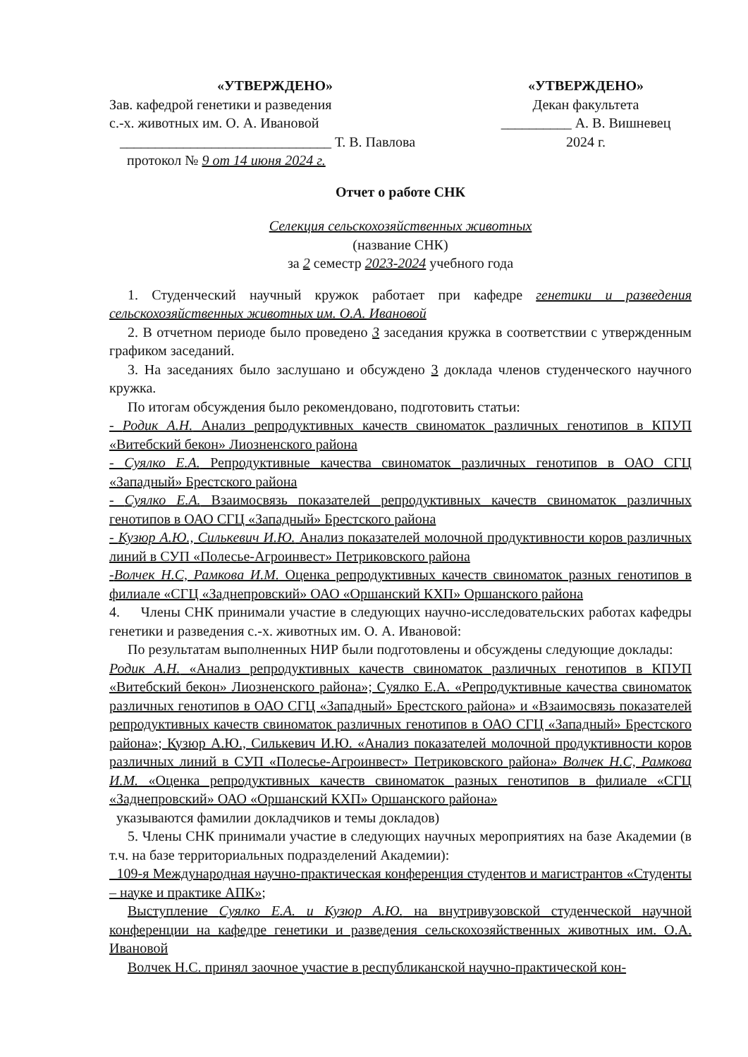«УТВЕРЖДЕНО»
Зав. кафедрой генетики и разведения
с.-х. животных им. О. А. Ивановой
______________________________ Т. В. Павлова
протокол № 9 от 14 июня 2024 г.
«УТВЕРЖДЕНО»
Декан факультета
__________ А. В. Вишневец
2024 г.
Отчет о работе СНК
Селекция сельскохозяйственных животных
(название СНК)
за 2 семестр 2023-2024 учебного года
1. Студенческий научный кружок работает при кафедре генетики и разведения сельскохозяйственных животных им. О.А. Ивановой
2. В отчетном периоде было проведено 3 заседания кружка в соответствии с утвержденным графиком заседаний.
3. На заседаниях было заслушано и обсуждено 3 доклада членов студенческого научного кружка.
По итогам обсуждения было рекомендовано, подготовить статьи:
- Родик А.Н. Анализ репродуктивных качеств свиноматок различных генотипов в КПУП «Витебский бекон» Лиозненского района
- Суялко Е.А. Репродуктивные качества свиноматок различных генотипов в ОАО СГЦ «Западный» Брестского района
- Суялко Е.А. Взаимосвязь показателей репродуктивных качеств свиноматок различных генотипов в ОАО СГЦ «Западный» Брестского района
- Кузюр А.Ю., Силькевич И.Ю. Анализ показателей молочной продуктивности коров различных линий в СУП «Полесье-Агроинвест» Петриковского района
-Волчек Н.С, Рамкова И.М. Оценка репродуктивных качеств свиноматок разных генотипов в филиале «СГЦ «Заднепровский» ОАО «Оршанский КХП» Оршанского района
4. Члены СНК принимали участие в следующих научно-исследовательских работах кафедры генетики и разведения с.-х. животных им. О. А. Ивановой:
По результатам выполненных НИР были подготовлены и обсуждены следующие доклады:
Родик А.Н. «Анализ репродуктивных качеств свиноматок различных генотипов в КПУП «Витебский бекон» Лиозненского района»; Суялко Е.А. «Репродуктивные качества свиноматок различных генотипов в ОАО СГЦ «Западный» Брестского района» и «Взаимосвязь показателей репродуктивных качеств свиноматок различных генотипов в ОАО СГЦ «Западный» Брестского района»; Кузюр А.Ю., Силькевич И.Ю. «Анализ показателей молочной продуктивности коров различных линий в СУП «Полесье-Агроинвест» Петриковского района» Волчек Н.С, Рамкова И.М. «Оценка репродуктивных качеств свиноматок разных генотипов в филиале «СГЦ «Заднепровский» ОАО «Оршанский КХП» Оршанского района»
указываются фамилии докладчиков и темы докладов)
5. Члены СНК принимали участие в следующих научных мероприятиях на базе Академии (в т.ч. на базе территориальных подразделений Академии):
109-я Международная научно-практическая конференция студентов и магистрантов «Студенты – науке и практике АПК»;
Выступление Суялко Е.А. и Кузюр А.Ю. на внутривузовской студенческой научной конференции на кафедре генетики и разведения сельскохозяйственных животных им. О.А. Ивановой
Волчек Н.С. принял заочное участие в республиканской научно-практической кон-